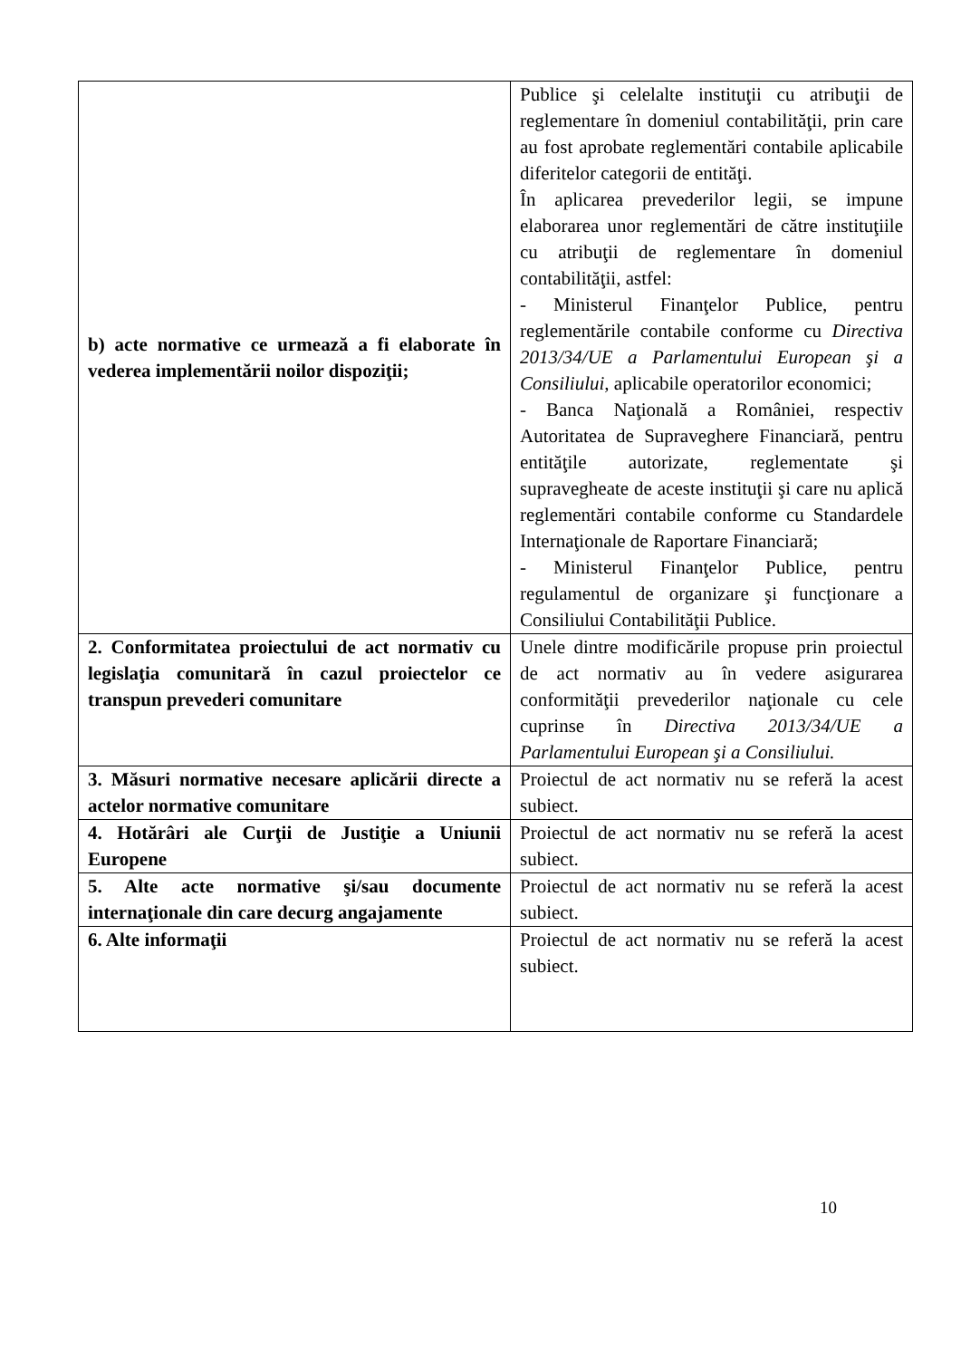| b) acte normative ce urmează a fi elaborate în vederea implementării noilor dispoziţii; | Publice şi celelalte instituţii cu atribuţii de reglementare în domeniul contabilităţii, prin care au fost aprobate reglementări contabile aplicabile diferitelor categorii de entităţi. În aplicarea prevederilor legii, se impune elaborarea unor reglementări de către instituţiile cu atribuţii de reglementare în domeniul contabilităţii, astfel: - Ministerul Finanţelor Publice, pentru reglementările contabile conforme cu Directiva 2013/34/UE a Parlamentului European şi a Consiliului , aplicabile operatorilor economici; - Banca Naţională a României, respectiv Autoritatea de Supraveghere Financiară, pentru entităţile autorizate, reglementate şi supravegheate de aceste instituţii şi care nu aplică reglementări contabile conforme cu Standardele Internaţionale de Raportare Financiară; - Ministerul Finanţelor Publice, pentru regulamentul de organizare şi funcţionare a Consiliului Contabilităţii Publice. |
| 2. Conformitatea proiectului de act normativ cu legislaţia comunitară în cazul proiectelor ce transpun prevederi comunitare | Unele dintre modificările propuse prin proiectul de act normativ au în vedere asigurarea conformităţii prevederilor naţionale cu cele cuprinse în Directiva 2013/34/UE a Parlamentului European şi a Consiliului. |
| 3. Măsuri normative necesare aplicării directe a actelor normative comunitare | Proiectul de act normativ nu se referă la acest subiect. |
| 4. Hotărâri ale Curţii de Justiţie a Uniunii Europene | Proiectul de act normativ nu se referă la acest subiect. |
| 5. Alte acte normative şi/sau documente internaţionale din care decurg angajamente | Proiectul de act normativ nu se referă la acest subiect. |
| 6. Alte informaţii | Proiectul de act normativ nu se referă la acest subiect. |
10